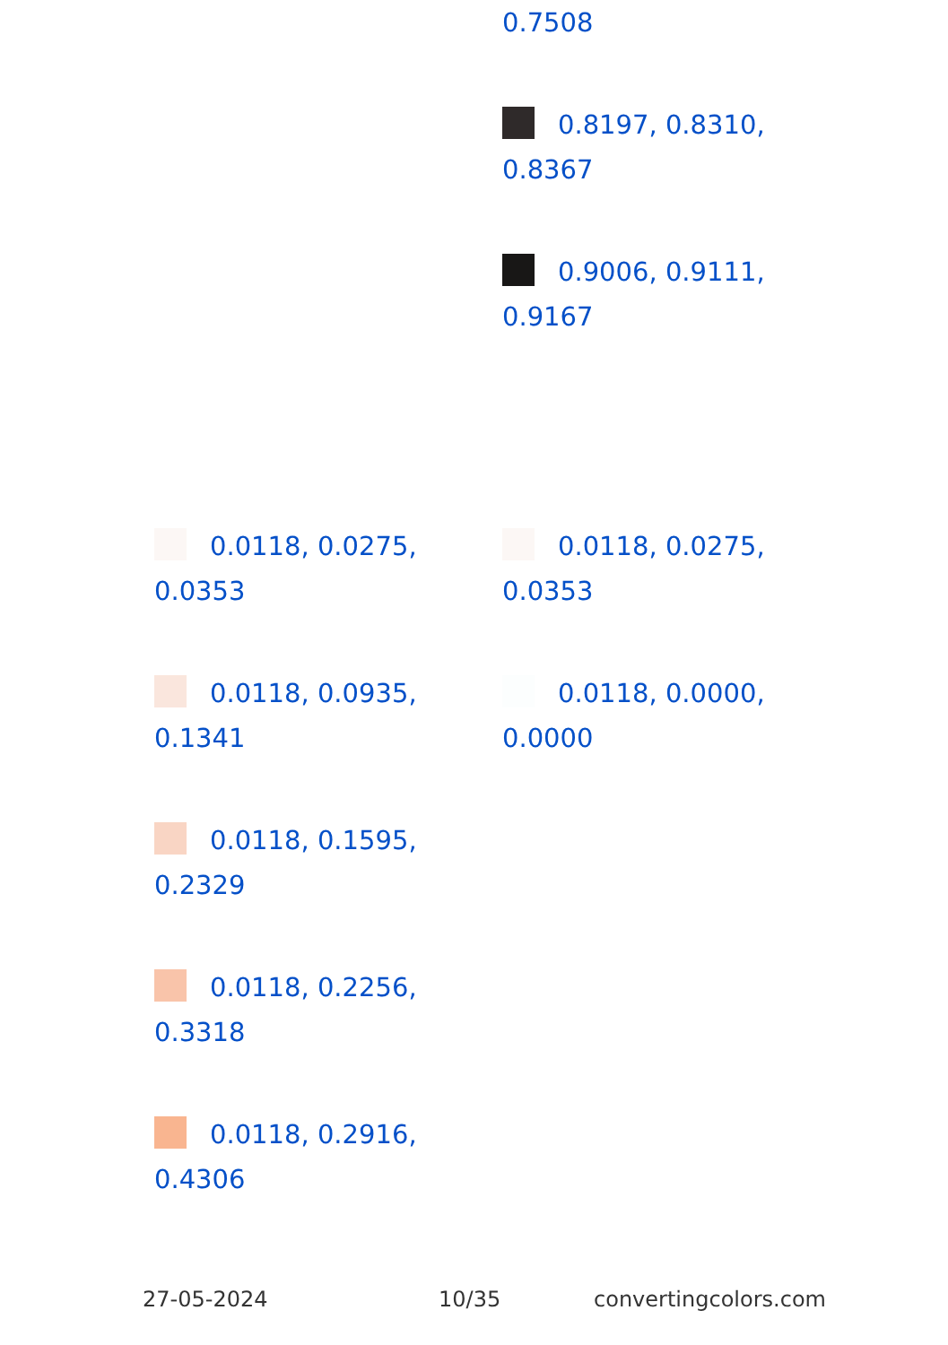0.7508
0.8197, 0.8310, 0.8367
0.9006, 0.9111, 0.9167
0.0118, 0.0275, 0.0353
0.0118, 0.0275, 0.0353
0.0118, 0.0935, 0.1341
0.0118, 0.0000, 0.0000
0.0118, 0.1595, 0.2329
0.0118, 0.2256, 0.3318
0.0118, 0.2916, 0.4306
27-05-2024 10/35 convertingcolors.com